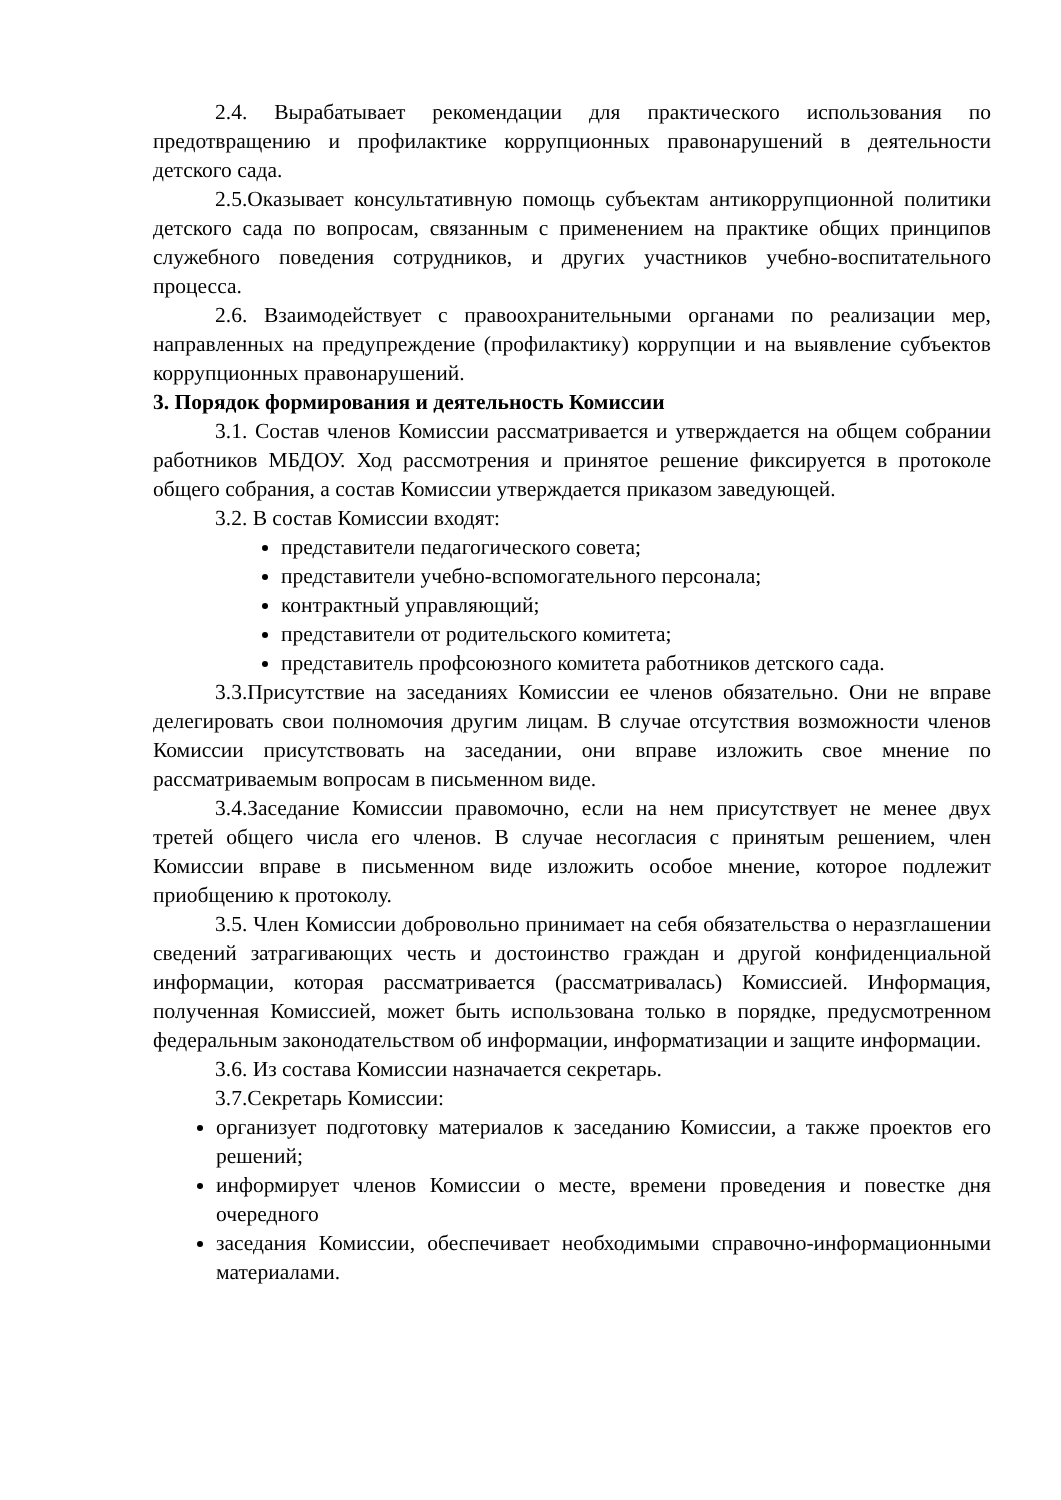2.4. Вырабатывает рекомендации для практического использования по предотвращению и профилактике коррупционных правонарушений в деятельности детского сада.
2.5.Оказывает консультативную помощь субъектам антикоррупционной политики детского сада по вопросам, связанным с применением на практике общих принципов служебного поведения сотрудников, и других участников учебно-воспитательного процесса.
2.6. Взаимодействует с правоохранительными органами по реализации мер, направленных на предупреждение (профилактику) коррупции и на выявление субъектов коррупционных правонарушений.
3. Порядок формирования и деятельность Комиссии
3.1. Состав членов Комиссии рассматривается и утверждается на общем собрании работников МБДОУ. Ход рассмотрения и принятое решение фиксируется в протоколе общего собрания, а состав Комиссии утверждается приказом заведующей.
3.2. В состав Комиссии входят:
представители педагогического совета;
представители учебно-вспомогательного персонала;
контрактный управляющий;
представители от родительского комитета;
представитель профсоюзного комитета работников детского сада.
3.3.Присутствие на заседаниях Комиссии ее членов обязательно. Они не вправе делегировать свои полномочия другим лицам. В случае отсутствия возможности членов Комиссии присутствовать на заседании, они вправе изложить свое мнение по рассматриваемым вопросам в письменном виде.
3.4.Заседание Комиссии правомочно, если на нем присутствует не менее двух третей общего числа его членов. В случае несогласия с принятым решением, член Комиссии вправе в письменном виде изложить особое мнение, которое подлежит приобщению к протоколу.
3.5. Член Комиссии добровольно принимает на себя обязательства о неразглашении сведений затрагивающих честь и достоинство граждан и другой конфиденциальной информации, которая рассматривается (рассматривалась) Комиссией. Информация, полученная Комиссией, может быть использована только в порядке, предусмотренном федеральным законодательством об информации, информатизации и защите информации.
3.6. Из состава Комиссии назначается секретарь.
3.7.Секретарь Комиссии:
организует подготовку материалов к заседанию Комиссии, а также проектов его решений;
информирует членов Комиссии о месте, времени проведения и повестке дня очередного
заседания Комиссии, обеспечивает необходимыми справочно-информационными материалами.